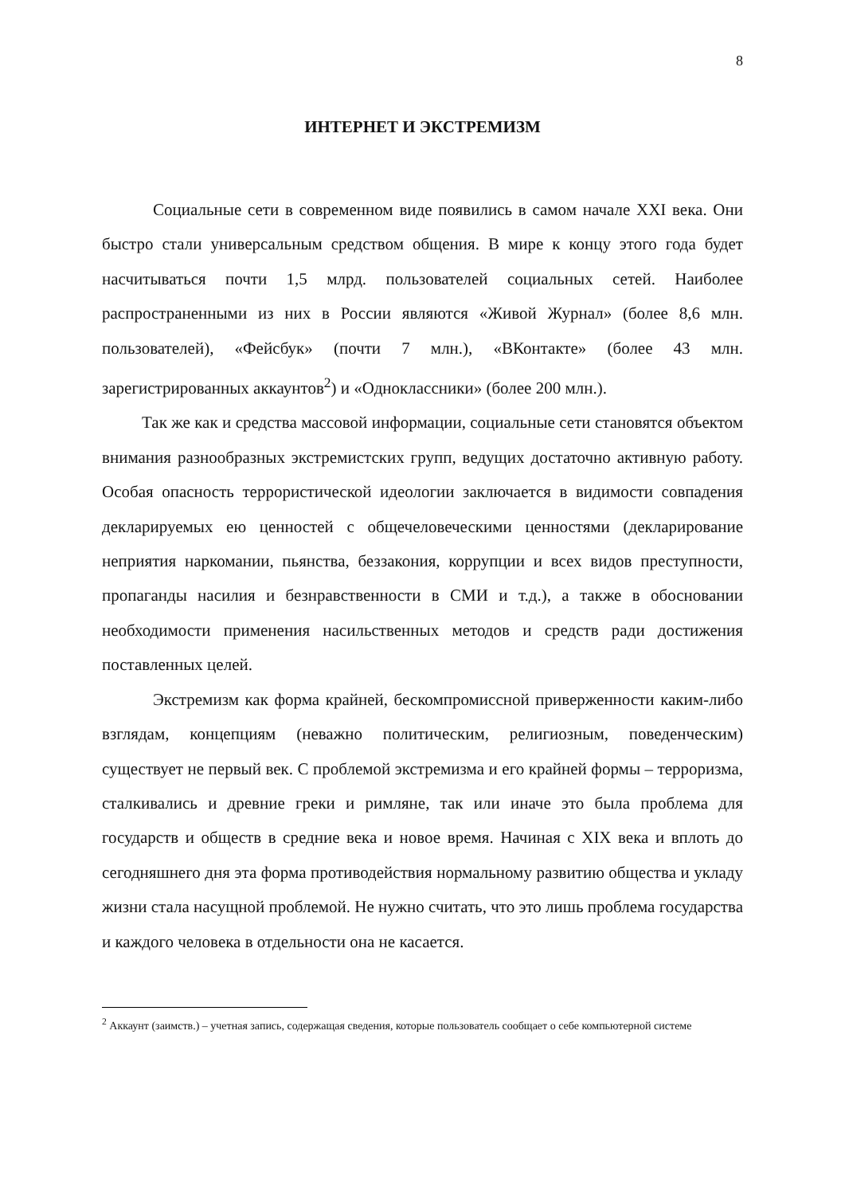8
ИНТЕРНЕТ И ЭКСТРЕМИЗМ
Социальные сети в современном виде появились в самом начале XXI века. Они быстро стали универсальным средством общения. В мире к концу этого года будет насчитываться почти 1,5 млрд. пользователей социальных сетей. Наиболее распространенными из них в России являются «Живой Журнал» (более 8,6 млн. пользователей), «Фейсбук» (почти 7 млн.), «ВКонтакте» (более 43 млн. зарегистрированных аккаунтов<sup>2</sup>) и «Одноклассники» (более 200 млн.).
Так же как и средства массовой информации, социальные сети становятся объектом внимания разнообразных экстремистских групп, ведущих достаточно активную работу. Особая опасность террористической идеологии заключается в видимости совпадения декларируемых ею ценностей с общечеловеческими ценностями (декларирование неприятия наркомании, пьянства, беззакония, коррупции и всех видов преступности, пропаганды насилия и безнравственности в СМИ и т.д.), а также в обосновании необходимости применения насильственных методов и средств ради достижения поставленных целей.
Экстремизм как форма крайней, бескомпромиссной приверженности каким-либо взглядам, концепциям (неважно политическим, религиозным, поведенческим) существует не первый век. С проблемой экстремизма и его крайней формы – терроризма, сталкивались и древние греки и римляне, так или иначе это была проблема для государств и обществ в средние века и новое время. Начиная с XIX века и вплоть до сегодняшнего дня эта форма противодействия нормальному развитию общества и укладу жизни стала насущной проблемой. Не нужно считать, что это лишь проблема государства и каждого человека в отдельности она не касается.
<sup>2</sup> Аккаунт (заимств.) – учетная запись, содержащая сведения, которые пользователь сообщает о себе компьютерной системе